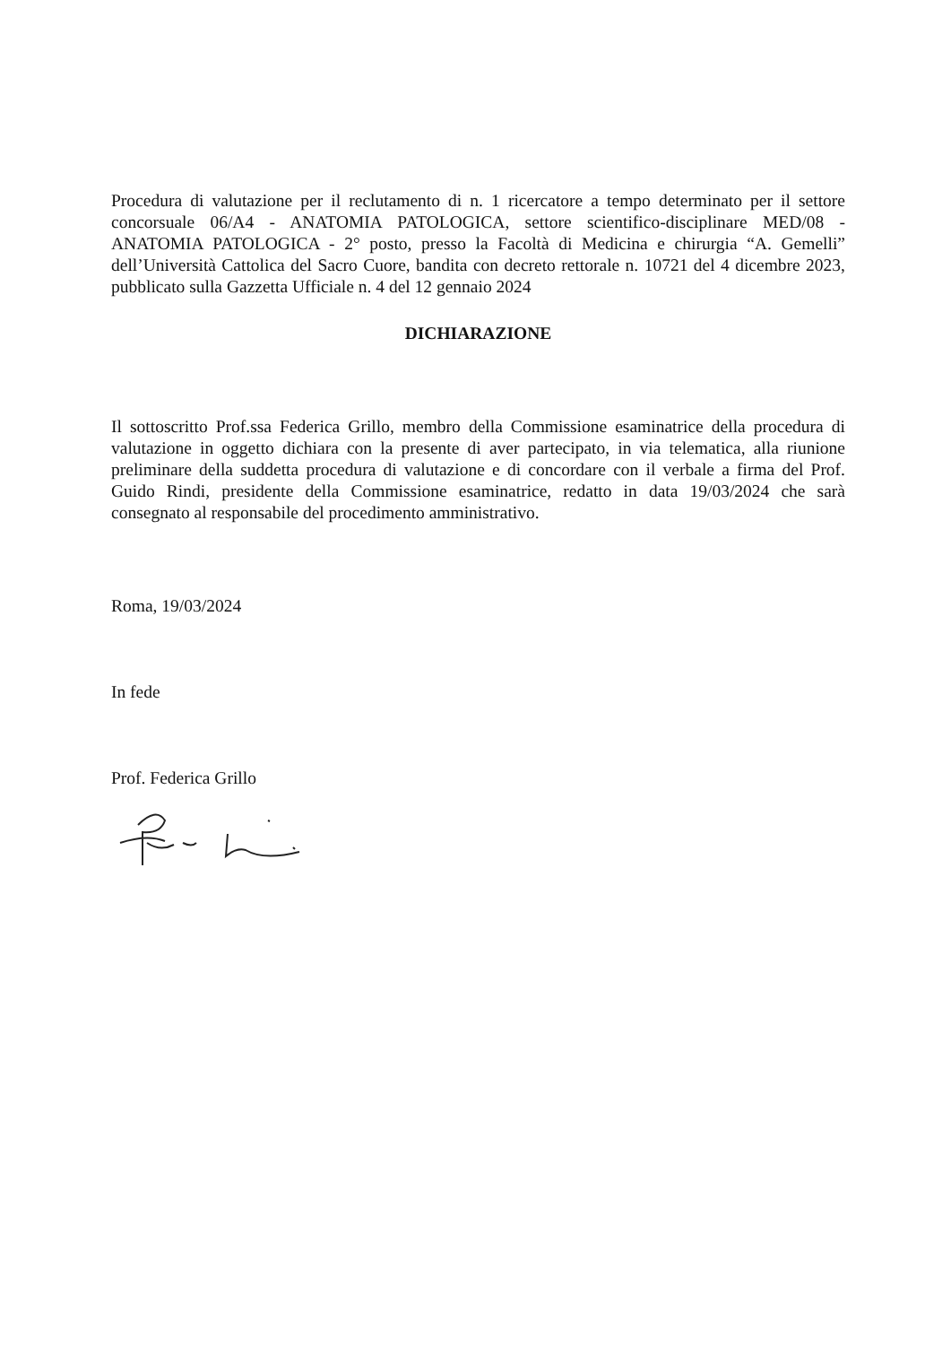Procedura di valutazione per il reclutamento di n. 1 ricercatore a tempo determinato per il settore concorsuale 06/A4 - ANATOMIA PATOLOGICA, settore scientifico-disciplinare MED/08 - ANATOMIA PATOLOGICA - 2° posto, presso la Facoltà di Medicina e chirurgia “A. Gemelli” dell’Università Cattolica del Sacro Cuore, bandita con decreto rettorale n. 10721 del 4 dicembre 2023, pubblicato sulla Gazzetta Ufficiale n. 4 del 12 gennaio 2024
DICHIARAZIONE
Il sottoscritto Prof.ssa Federica Grillo, membro della Commissione esaminatrice della procedura di valutazione in oggetto dichiara con la presente di aver partecipato, in via telematica, alla riunione preliminare della suddetta procedura di valutazione e di concordare con il verbale a firma del Prof. Guido Rindi, presidente della Commissione esaminatrice, redatto in data 19/03/2024 che sarà consegnato al responsabile del procedimento amministrativo.
Roma, 19/03/2024
In fede
Prof. Federica Grillo